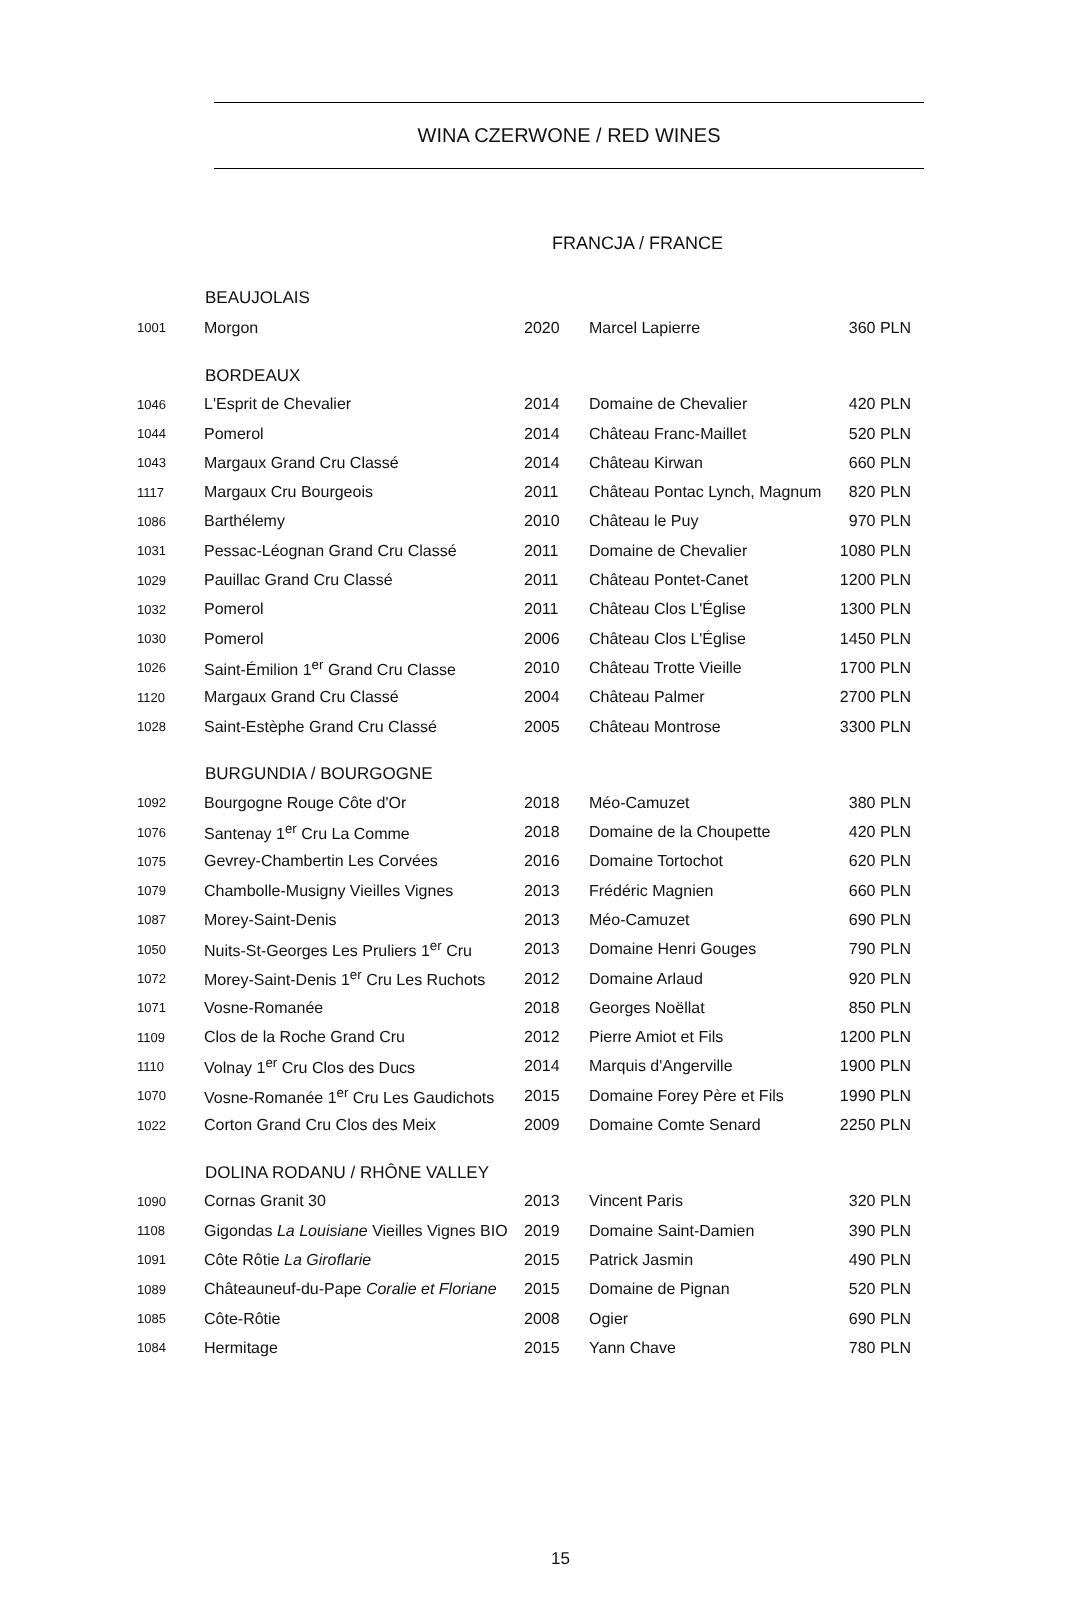WINA CZERWONE / RED WINES
FRANCJA / FRANCE
| | BEAUJOLAIS | | | |
| 1001 | Morgon | 2020 | Marcel Lapierre | 360 PLN |
| | BORDEAUX | | | |
| 1046 | L'Esprit de Chevalier | 2014 | Domaine de Chevalier | 420 PLN |
| 1044 | Pomerol | 2014 | Château Franc-Maillet | 520 PLN |
| 1043 | Margaux Grand Cru Classé | 2014 | Château Kirwan | 660 PLN |
| 1117 | Margaux Cru Bourgeois | 2011 | Château Pontac Lynch, Magnum | 820 PLN |
| 1086 | Barthélemy | 2010 | Château le Puy | 970 PLN |
| 1031 | Pessac-Léognan Grand Cru Classé | 2011 | Domaine de Chevalier | 1080 PLN |
| 1029 | Pauillac Grand Cru Classé | 2011 | Château Pontet-Canet | 1200 PLN |
| 1032 | Pomerol | 2011 | Château Clos L'Église | 1300 PLN |
| 1030 | Pomerol | 2006 | Château Clos L'Église | 1450 PLN |
| 1026 | Saint-Émilion 1<sup>er</sup> Grand Cru Classe | 2010 | Château Trotte Vieille | 1700 PLN |
| 1120 | Margaux Grand Cru Classé | 2004 | Château Palmer | 2700 PLN |
| 1028 | Saint-Estèphe Grand Cru Classé | 2005 | Château Montrose | 3300 PLN |
| | BURGUNDIA / BOURGOGNE | | | |
| 1092 | Bourgogne Rouge Côte d'Or | 2018 | Méo-Camuzet | 380 PLN |
| 1076 | Santenay 1<sup>er</sup> Cru La Comme | 2018 | Domaine de la Choupette | 420 PLN |
| 1075 | Gevrey-Chambertin Les Corvées | 2016 | Domaine Tortochot | 620 PLN |
| 1079 | Chambolle-Musigny Vieilles Vignes | 2013 | Frédéric Magnien | 660 PLN |
| 1087 | Morey-Saint-Denis | 2013 | Méo-Camuzet | 690 PLN |
| 1050 | Nuits-St-Georges Les Pruliers 1<sup>er</sup> Cru | 2013 | Domaine Henri Gouges | 790 PLN |
| 1072 | Morey-Saint-Denis 1<sup>er</sup> Cru Les Ruchots | 2012 | Domaine Arlaud | 920 PLN |
| 1071 | Vosne-Romanée | 2018 | Georges Noëllat | 850 PLN |
| 1109 | Clos de la Roche Grand Cru | 2012 | Pierre Amiot et Fils | 1200 PLN |
| 1110 | Volnay 1<sup>er</sup> Cru Clos des Ducs | 2014 | Marquis d'Angerville | 1900 PLN |
| 1070 | Vosne-Romanée 1<sup>er</sup> Cru Les Gaudichots | 2015 | Domaine Forey Père et Fils | 1990 PLN |
| 1022 | Corton Grand Cru Clos des Meix | 2009 | Domaine Comte Senard | 2250 PLN |
| | DOLINA RODANU / RHÔNE VALLEY | | | |
| 1090 | Cornas Granit 30 | 2013 | Vincent Paris | 320 PLN |
| 1108 | Gigondas La Louisiane Vieilles Vignes BIO | 2019 | Domaine Saint-Damien | 390 PLN |
| 1091 | Côte Rôtie La Giroflarie | 2015 | Patrick Jasmin | 490 PLN |
| 1089 | Châteauneuf-du-Pape Coralie et Floriane | 2015 | Domaine de Pignan | 520 PLN |
| 1085 | Côte-Rôtie | 2008 | Ogier | 690 PLN |
| 1084 | Hermitage | 2015 | Yann Chave | 780 PLN |
15